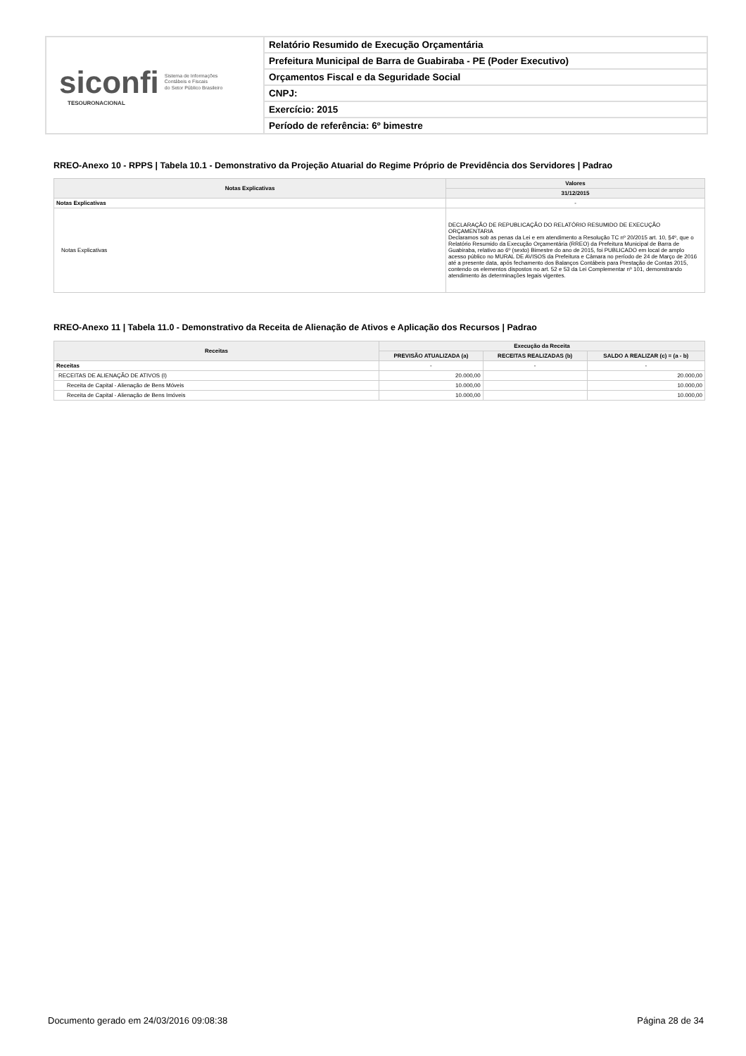siconfi Sistema de Informações
Contábeis e Fiscais
do Setor Público Brasileiro
TESOURONACIONAL
Relatório Resumido de Execução Orçamentária
Prefeitura Municipal de Barra de Guabiraba - PE (Poder Executivo)
Orçamentos Fiscal e da Seguridade Social
CNPJ:
Exercício: 2015
Período de referência: 6º bimestre
RREO-Anexo 10 - RPPS | Tabela 10.1 - Demonstrativo da Projeção Atuarial do Regime Próprio de Previdência dos Servidores | Padrao
| Notas Explicativas | Valores |
| --- | --- |
| | 31/12/2015 |
| Notas Explicativas | - |
| Notas Explicativas | DECLARAÇÃO DE REPUBLICAÇÃO DO RELATÓRIO RESUMIDO DE EXECUÇÃO ORÇAMENTARIA Declaramos sob as penas da Lei e em atendimento a Resolução TC nº 20/2015 art. 10, §4º, que o Relatório Resumido da Execução Orçamentária (RREO) da Prefeitura Municipal de Barra de Guabiraba, relativo ao 6º (sexto) Bimestre do ano de 2015, foi PUBLICADO em local de amplo acesso público no MURAL DE AVISOS da Prefeitura e Câmara no período de 24 de Março de 2016 até a presente data, após fechamento dos Balanços Contábeis para Prestação de Contas 2015, contendo os elementos dispostos no art. 52 e 53 da Lei Complementar nº 101, demonstrando atendimento às determinações legais vigentes. |
RREO-Anexo 11 | Tabela 11.0 - Demonstrativo da Receita de Alienação de Ativos e Aplicação dos Recursos | Padrao
| Receitas | Execução da Receita | | |
| --- | --- | --- | --- |
| | PREVISÃO ATUALIZADA (a) | RECEITAS REALIZADAS (b) | SALDO A REALIZAR (c) = (a - b) |
| Receitas | - | - | - |
| RECEITAS DE ALIENAÇÃO DE ATIVOS (I) | 20.000,00 | | 20.000,00 |
| Receita de Capital - Alienação de Bens Móveis | 10.000,00 | | 10.000,00 |
| Receita de Capital - Alienação de Bens Imóveis | 10.000,00 | | 10.000,00 |
Documento gerado em 24/03/2016 09:08:38 Página 28 de 34